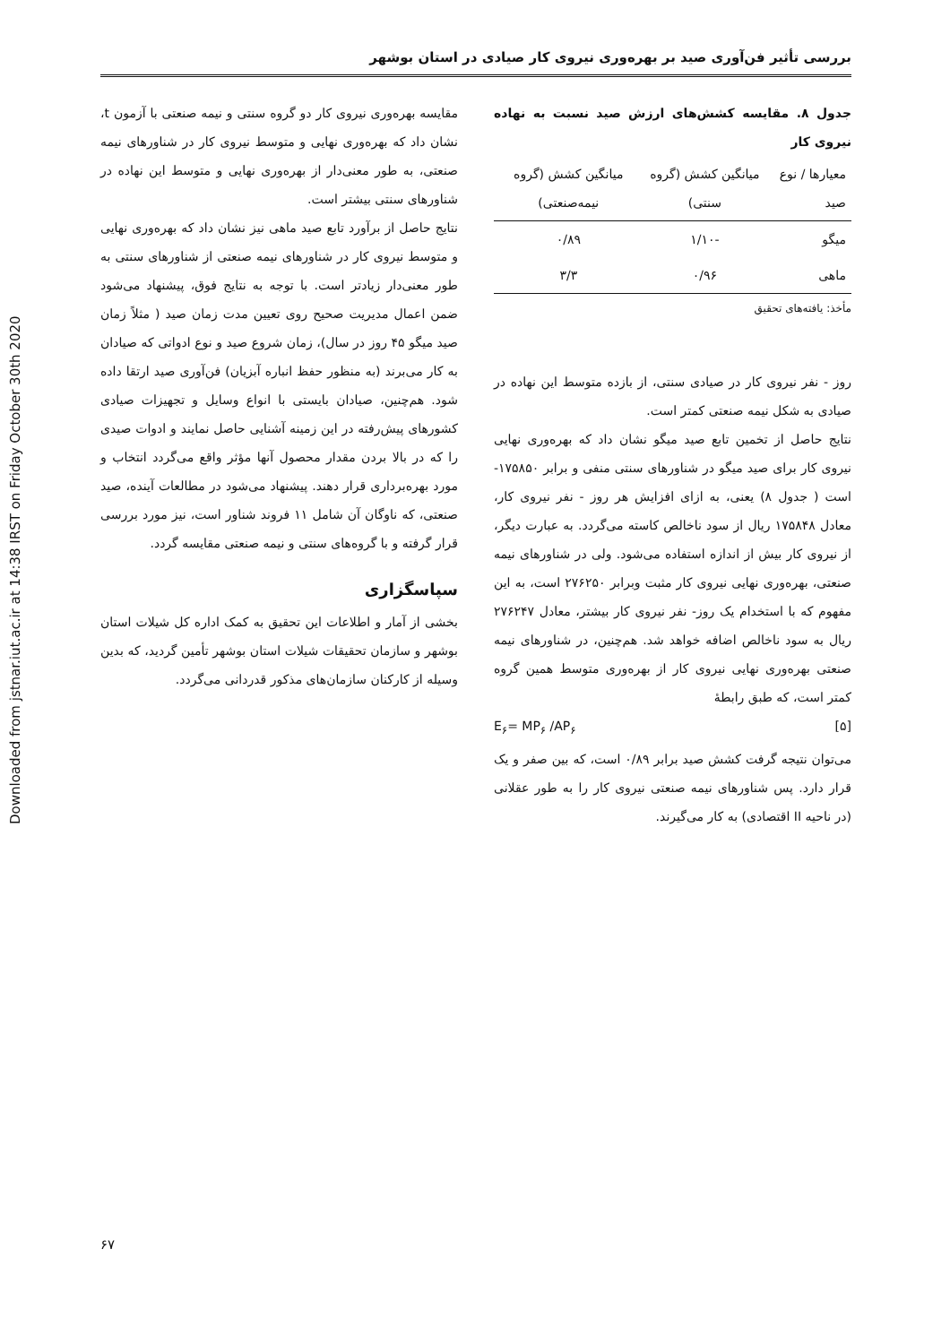Downloaded from jstnar.iut.ac.ir at 14:38 IRST on Friday October 30th 2020
بررسی تأثیر فن‌آوری صید بر بهره‌وری نیروی کار صیادی در استان بوشهر
جدول ۸. مقایسه کشش‌های ارزش صید نسبت به نهاده نیروی کار
| معیارها / نوع صید | میانگین کشش (گروه سنتی) | میانگین کشش (گروه نیمه‌صنعتی) |
| --- | --- | --- |
| میگو | -۱/۱۰ | ۰/۸۹ |
| ماهی | ۰/۹۶ | ۳/۳ |
مأخذ: یافته‌های تحقیق
روز - نفر نیروی کار در صیادی سنتی، از بازده متوسط این نهاده در صیادی به شکل نیمه صنعتی کمتر است.
نتایج حاصل از تخمین تابع صید میگو نشان داد که بهره‌وری نهایی نیروی کار برای صید میگو در شناورهای سنتی منفی و برابر ۱۷۵۸۵۰- است ( جدول ۸) یعنی، به ازای افزایش هر روز - نفر نیروی کار، معادل ۱۷۵۸۴۸ ریال از سود ناخالص کاسته می‌گردد. به عبارت دیگر، از نیروی کار بیش از اندازه استفاده می‌شود. ولی در شناورهای نیمه صنعتی، بهره‌وری نهایی نیروی کار مثبت وبرابر ۲۷۶۲۵۰ است، به این مفهوم که با استخدام یک روز- نفر نیروی کار بیشتر، معادل ۲۷۶۲۴۷ ریال به سود ناخالص اضافه خواهد شد. هم‌چنین، در شناورهای نیمه صنعتی بهره‌وری نهایی نیروی کار از بهره‌وری متوسط همین گروه کمتر است، که طبق رابطهٔ
[۵] E<sub>۶</sub>= MP<sub>۶</sub> /AP<sub>۶</sub>
می‌توان نتیجه گرفت کشش صید برابر ۰/۸۹ است، که بین صفر و یک قرار دارد. پس شناورهای نیمه صنعتی نیروی کار را به طور عقلانی (در ناحیه II اقتصادی) به کار می‌گیرند.
مقایسه بهره‌وری نیروی کار دو گروه سنتی و نیمه صنعتی با آزمون t، نشان داد که بهره‌وری نهایی و متوسط نیروی کار در شناورهای نیمه صنعتی، به طور معنی‌دار از بهره‌وری نهایی و متوسط این نهاده در شناورهای سنتی بیشتر است.
نتایج حاصل از برآورد تابع صید ماهی نیز نشان داد که بهره‌وری نهایی و متوسط نیروی کار در شناورهای نیمه صنعتی از شناورهای سنتی به طور معنی‌دار زیادتر است. با توجه به نتایج فوق، پیشنهاد می‌شود ضمن اعمال مدیریت صحیح روی تعیین مدت زمان صید ( مثلاً زمان صید میگو ۴۵ روز در سال)، زمان شروع صید و نوع ادواتی که صیادان به کار می‌برند (به منظور حفظ انباره آبزیان) فن‌آوری صید ارتقا داده شود. هم‌چنین، صیادان بایستی با انواع وسایل و تجهیزات صیادی کشورهای پیش‌رفته در این زمینه آشنایی حاصل نمایند و ادوات صیدی را که در بالا بردن مقدار محصول آنها مؤثر واقع می‌گردد انتخاب و مورد بهره‌برداری قرار دهند. پیشنهاد می‌شود در مطالعات آینده، صید صنعتی، که ناوگان آن شامل ۱۱ فروند شناور است، نیز مورد بررسی قرار گرفته و با گروه‌های سنتی و نیمه صنعتی مقایسه گردد.
سپاسگزاری
بخشی از آمار و اطلاعات این تحقیق به کمک اداره کل شیلات استان بوشهر و سازمان تحقیقات شیلات استان بوشهر تأمین گردید، که بدین وسیله از کارکنان سازمان‌های مذکور قدردانی می‌گردد.
۶۷